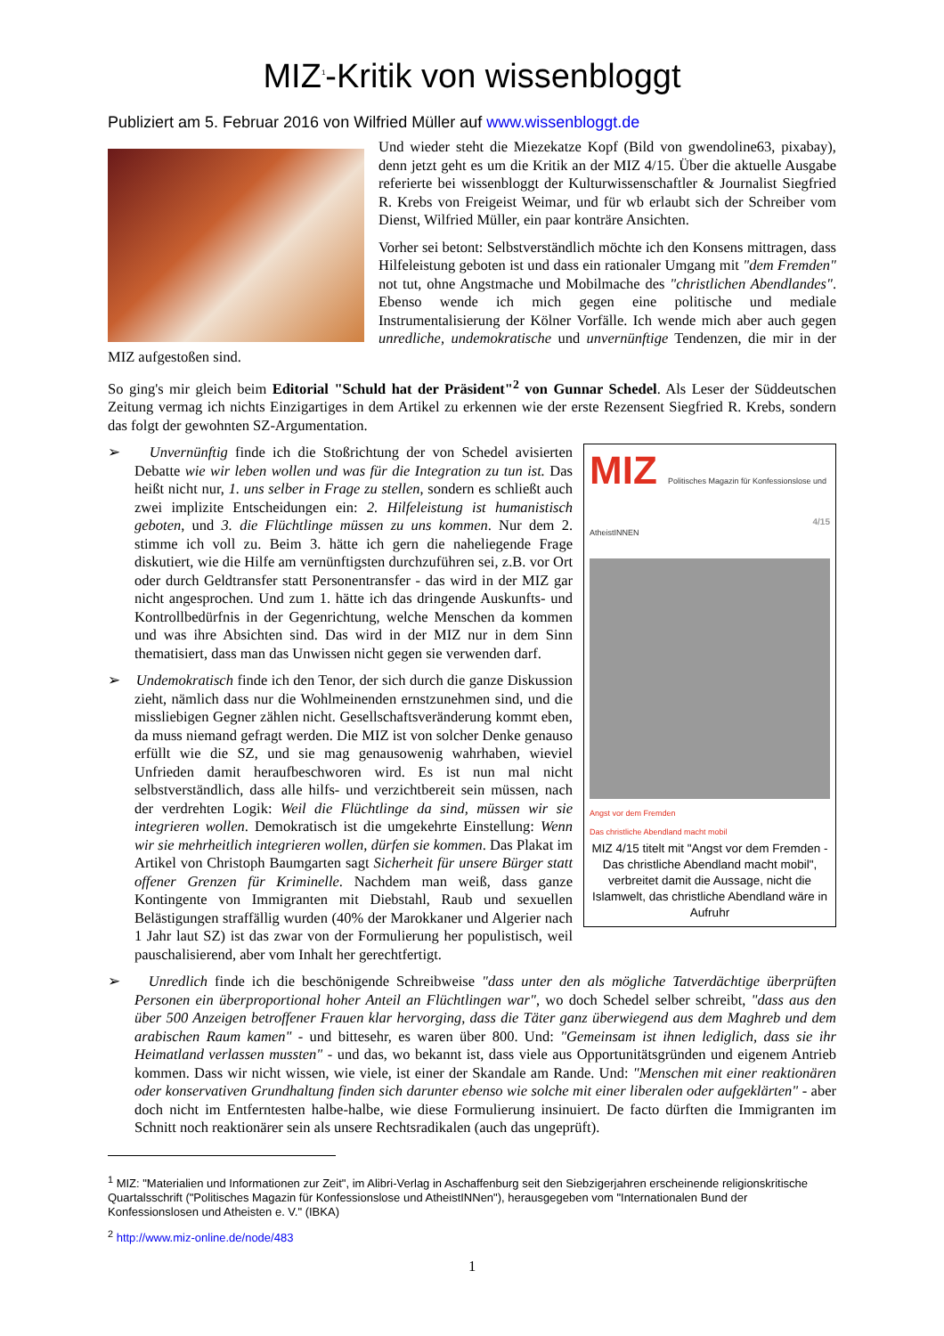MIZ<sup>1</sup>-Kritik von wissenbloggt
Publiziert am 5. Februar 2016 von Wilfried Müller auf www.wissenbloggt.de
Und wieder steht die Miezekatze Kopf (Bild von gwendoline63, pixabay), denn jetzt geht es um die Kritik an der MIZ 4/15. Über die aktuelle Ausgabe referierte bei wissenbloggt der Kulturwissenschaftler & Journalist Siegfried R. Krebs von Freigeist Weimar, und für wb erlaubt sich der Schreiber vom Dienst, Wilfried Müller, ein paar konträre Ansichten.
Vorher sei betont: Selbstverständlich möchte ich den Konsens mittragen, dass Hilfeleistung geboten ist und dass ein rationaler Umgang mit "dem Fremden" not tut, ohne Angstmache und Mobilmache des "christlichen Abendlandes". Ebenso wende ich mich gegen eine politische und mediale Instrumentalisierung der Kölner Vorfälle. Ich wende mich aber auch gegen unredliche, undemokratische und unvernünftige Tendenzen, die mir in der MIZ aufgestoßen sind.
So ging's mir gleich beim Editorial "Schuld hat der Präsident"<sup>2</sup> von Gunnar Schedel. Als Leser der Süddeutschen Zeitung vermag ich nichts Einzigartiges in dem Artikel zu erkennen wie der erste Rezensent Siegfried R. Krebs, sondern das folgt der gewohnten SZ-Argumentation.
MIZ Politisches Magazin für Konfessionslose und AtheistINNEN 4/15
Angst vor dem Fremden
Das christliche Abendland macht mobil
MIZ 4/15 titelt mit "Angst vor dem Fremden - Das christliche Abendland macht mobil", verbreitet damit die Aussage, nicht die Islamwelt, das christliche Abendland wäre in Aufruhr
➢ Unvernünftig finde ich die Stoßrichtung der von Schedel avisierten Debatte wie wir leben wollen und was für die Integration zu tun ist. Das heißt nicht nur, 1. uns selber in Frage zu stellen, sondern es schließt auch zwei implizite Entscheidungen ein: 2. Hilfeleistung ist humanistisch geboten, und 3. die Flüchtlinge müssen zu uns kommen. Nur dem 2. stimme ich voll zu. Beim 3. hätte ich gern die naheliegende Frage diskutiert, wie die Hilfe am vernünftigsten durchzuführen sei, z.B. vor Ort oder durch Geldtransfer statt Personentransfer - das wird in der MIZ gar nicht angesprochen. Und zum 1. hätte ich das dringende Auskunfts- und Kontrollbedürfnis in der Gegenrichtung, welche Menschen da kommen und was ihre Absichten sind. Das wird in der MIZ nur in dem Sinn thematisiert, dass man das Unwissen nicht gegen sie verwenden darf.
➢ Undemokratisch finde ich den Tenor, der sich durch die ganze Diskussion zieht, nämlich dass nur die Wohlmeinenden ernstzunehmen sind, und die missliebigen Gegner zählen nicht. Gesellschaftsveränderung kommt eben, da muss niemand gefragt werden. Die MIZ ist von solcher Denke genauso erfüllt wie die SZ, und sie mag genausowenig wahrhaben, wieviel Unfrieden damit heraufbeschworen wird. Es ist nun mal nicht selbstverständlich, dass alle hilfs- und verzichtbereit sein müssen, nach der verdrehten Logik: Weil die Flüchtlinge da sind, müssen wir sie integrieren wollen. Demokratisch ist die umgekehrte Einstellung: Wenn wir sie mehrheitlich integrieren wollen, dürfen sie kommen. Das Plakat im Artikel von Christoph Baumgarten sagt Sicherheit für unsere Bürger statt offener Grenzen für Kriminelle. Nachdem man weiß, dass ganze Kontingente von Immigranten mit Diebstahl, Raub und sexuellen Belästigungen straffällig wurden (40% der Marokkaner und Algerier nach 1 Jahr laut SZ) ist das zwar von der Formulierung her populistisch, weil pauschalisierend, aber vom Inhalt her gerechtfertigt.
➢ Unredlich finde ich die beschönigende Schreibweise "dass unter den als mögliche Tatverdächtige überprüften Personen ein überproportional hoher Anteil an Flüchtlingen war", wo doch Schedel selber schreibt, "dass aus den über 500 Anzeigen betroffener Frauen klar hervorging, dass die Täter ganz überwiegend aus dem Maghreb und dem arabischen Raum kamen" - und bittesehr, es waren über 800. Und: "Gemeinsam ist ihnen lediglich, dass sie ihr Heimatland verlassen mussten" - und das, wo bekannt ist, dass viele aus Opportunitätsgründen und eigenem Antrieb kommen. Dass wir nicht wissen, wie viele, ist einer der Skandale am Rande. Und: "Menschen mit einer reaktionären oder konservativen Grundhaltung finden sich darunter ebenso wie solche mit einer liberalen oder aufgeklärten" - aber doch nicht im Entferntesten halbe-halbe, wie diese Formulierung insinuiert. De facto dürften die Immigranten im Schnitt noch reaktionärer sein als unsere Rechtsradikalen (auch das ungeprüft).
<sup>1</sup> MIZ: "Materialien und Informationen zur Zeit", im Alibri-Verlag in Aschaffenburg seit den Siebzigerjahren erscheinende religionskritische Quartalsschrift ("Politisches Magazin für Konfessionslose und AtheistINNen"), herausgegeben vom "Internationalen Bund der Konfessionslosen und Atheisten e. V." (IBKA)
<sup>2</sup> http://www.miz-online.de/node/483
1